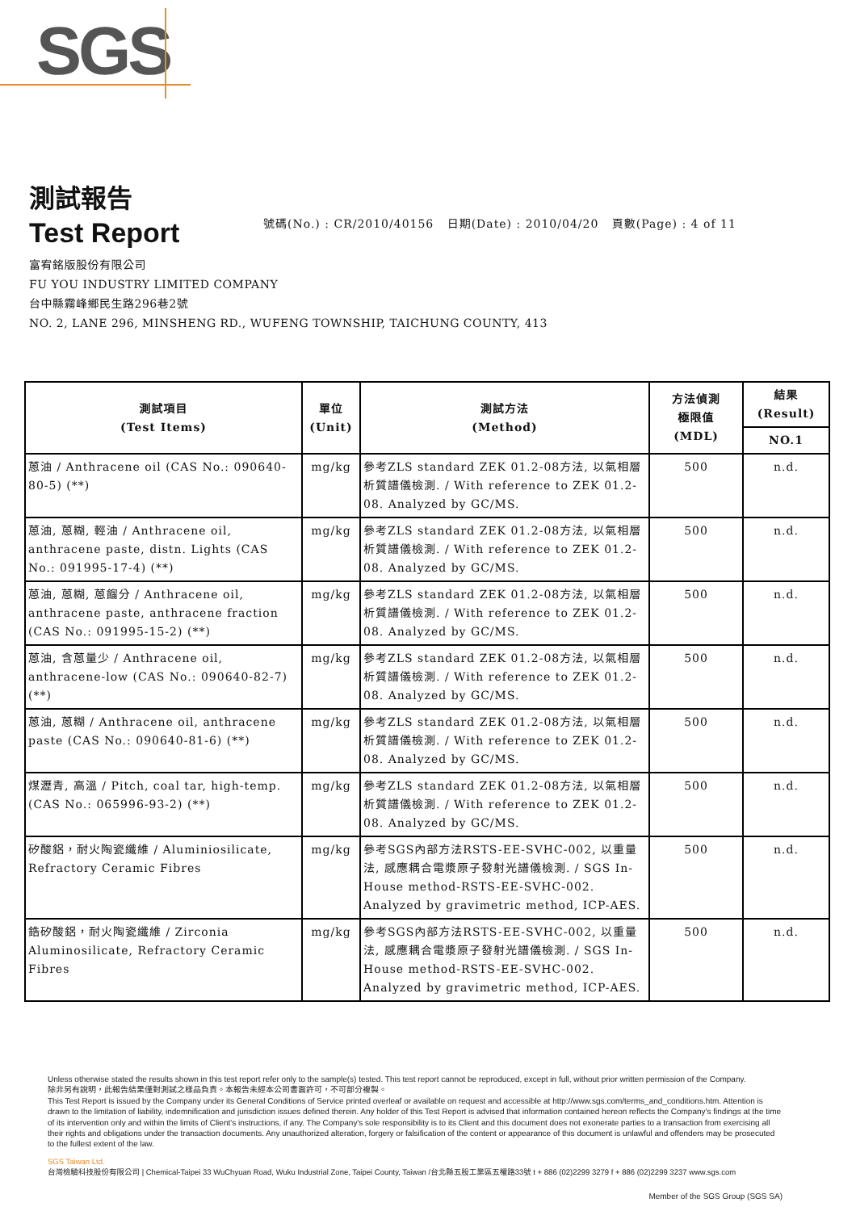SGS
測試報告
Test Report
號碼(No.) : CR/2010/40156 日期(Date) : 2010/04/20 頁數(Page) : 4 of 11
富宥銘版股份有限公司
FU YOU INDUSTRY LIMITED COMPANY
台中縣霧峰鄉民生路296巷2號
NO. 2, LANE 296, MINSHENG RD., WUFENG TOWNSHIP, TAICHUNG COUNTY, 413
| 測試項目 (Test Items) | 單位 (Unit) | 測試方法 (Method) | 方法偵測 極限值 (MDL) | 結果 (Result) |
| --- | --- | --- | --- | --- |
| | | | | NO.1 |
| 蒽油 / Anthracene oil (CAS No.: 090640-80-5) (**) | mg/kg | 參考ZLS standard ZEK 01.2-08方法, 以氣相層析質譜儀檢測. / With reference to ZEK 01.2-08. Analyzed by GC/MS. | 500 | n.d. |
| 蒽油, 蒽糊, 輕油 / Anthracene oil, anthracene paste, distn. Lights (CAS No.: 091995-17-4) (**) | mg/kg | 參考ZLS standard ZEK 01.2-08方法, 以氣相層析質譜儀檢測. / With reference to ZEK 01.2-08. Analyzed by GC/MS. | 500 | n.d. |
| 蒽油, 蒽糊, 蒽餾分 / Anthracene oil, anthracene paste, anthracene fraction (CAS No.: 091995-15-2) (**) | mg/kg | 參考ZLS standard ZEK 01.2-08方法, 以氣相層析質譜儀檢測. / With reference to ZEK 01.2-08. Analyzed by GC/MS. | 500 | n.d. |
| 蒽油, 含蒽量少 / Anthracene oil, anthracene-low (CAS No.: 090640-82-7) (**) | mg/kg | 參考ZLS standard ZEK 01.2-08方法, 以氣相層析質譜儀檢測. / With reference to ZEK 01.2-08. Analyzed by GC/MS. | 500 | n.d. |
| 蒽油, 蒽糊 / Anthracene oil, anthracene paste (CAS No.: 090640-81-6) (**) | mg/kg | 參考ZLS standard ZEK 01.2-08方法, 以氣相層析質譜儀檢測. / With reference to ZEK 01.2-08. Analyzed by GC/MS. | 500 | n.d. |
| 煤瀝青, 高溫 / Pitch, coal tar, high-temp. (CAS No.: 065996-93-2) (**) | mg/kg | 參考ZLS standard ZEK 01.2-08方法, 以氣相層析質譜儀檢測. / With reference to ZEK 01.2-08. Analyzed by GC/MS. | 500 | n.d. |
| 矽酸鋁，耐火陶瓷纖維 / Aluminiosilicate, Refractory Ceramic Fibres | mg/kg | 參考SGS內部方法RSTS-EE-SVHC-002, 以重量法, 感應耦合電漿原子發射光譜儀檢測. / SGS In-House method-RSTS-EE-SVHC-002. Analyzed by gravimetric method, ICP-AES. | 500 | n.d. |
| 鋯矽酸鋁，耐火陶瓷纖維 / Zirconia Aluminosilicate, Refractory Ceramic Fibres | mg/kg | 參考SGS內部方法RSTS-EE-SVHC-002, 以重量法, 感應耦合電漿原子發射光譜儀檢測. / SGS In-House method-RSTS-EE-SVHC-002. Analyzed by gravimetric method, ICP-AES. | 500 | n.d. |
Unless otherwise stated the results shown in this test report refer only to the sample(s) tested. This test report cannot be reproduced, except in full, without prior written permission of the Company.
除非另有說明，此報告結果僅對測試之樣品負責。本報告未經本公司書面許可，不可部分複製。
This Test Report is issued by the Company under its General Conditions of Service printed overleaf or available on request and accessible at http://www.sgs.com/terms_and_conditions.htm. Attention is drawn to the limitation of liability, indemnification and jurisdiction issues defined therein. Any holder of this Test Report is advised that information contained hereon reflects the Company's findings at the time of its intervention only and within the limits of Client's instructions, if any. The Company's sole responsibility is to its Client and this document does not exonerate parties to a transaction from exercising all their rights and obligations under the transaction documents. Any unauthorized alteration, forgery or falsification of the content or appearance of this document is unlawful and offenders may be prosecuted to the fullest extent of the law.
SGS Taiwan Ltd.
台灣檢驗科技股份有限公司 | Chemical-Taipei 33 WuChyuan Road, Wuku Industrial Zone, Taipei County, Taiwan /台北縣五股工業區五權路33號 t + 886 (02)2299 3279 f + 886 (02)2299 3237 www.sgs.com
Member of the SGS Group (SGS SA)